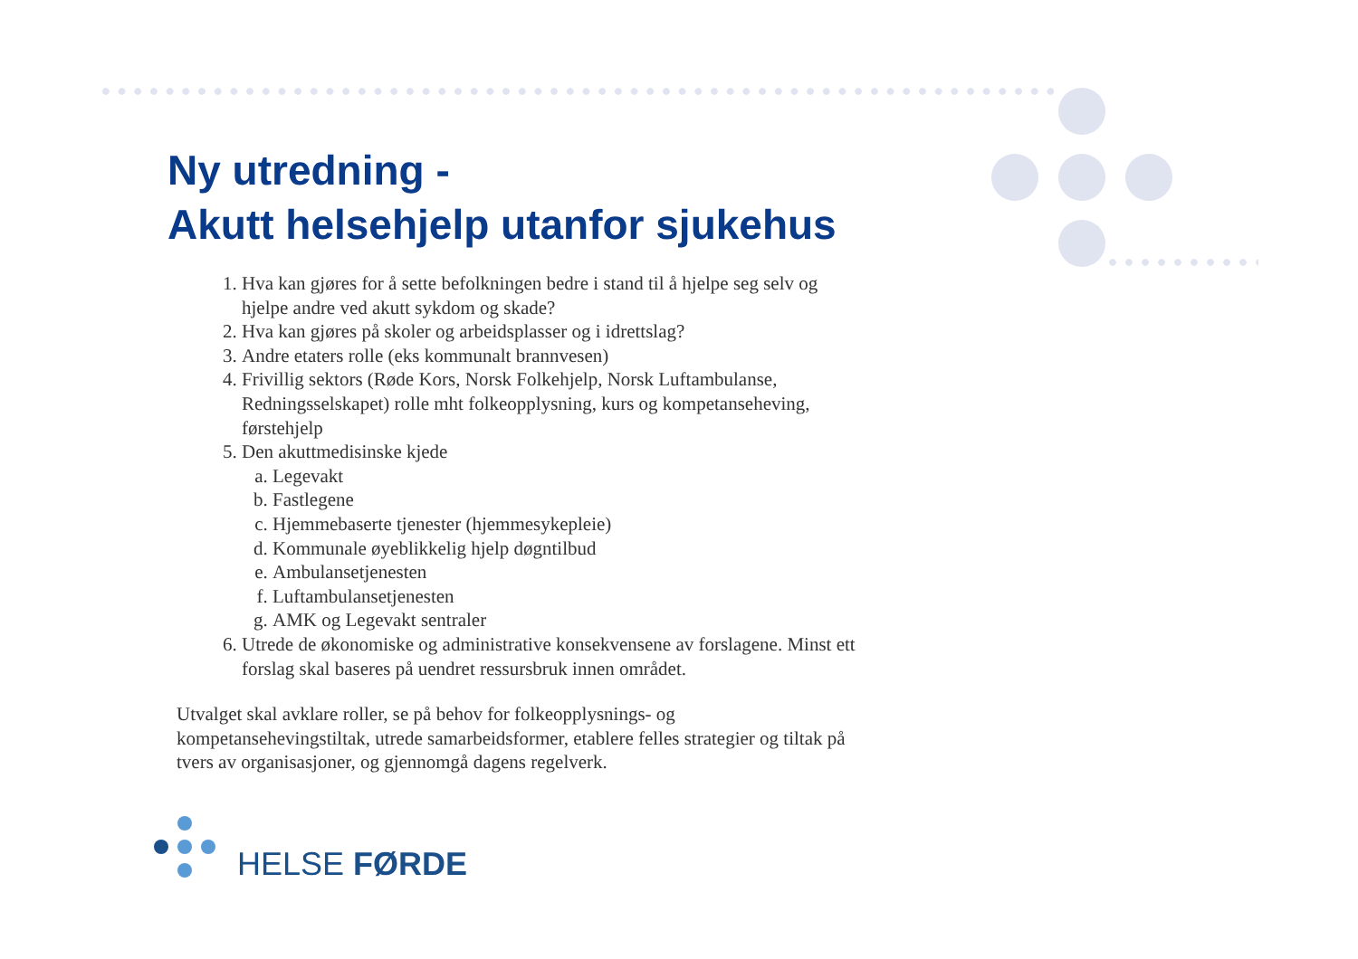Ny utredning -
Akutt helsehjelp utanfor sjukehus
1. Hva kan gjøres for å sette befolkningen bedre i stand til å hjelpe seg selv og hjelpe andre ved akutt sykdom og skade?
2. Hva kan gjøres på skoler og arbeidsplasser og i idrettslag?
3. Andre etaters rolle (eks kommunalt brannvesen)
4. Frivillig sektors (Røde Kors, Norsk Folkehjelp, Norsk Luftambulanse, Redningsselskapet) rolle mht folkeopplysning, kurs og kompetanseheving, førstehjelp
5. Den akuttmedisinske kjede
a. Legevakt
b. Fastlegene
c. Hjemmebaserte tjenester (hjemmesykepleie)
d. Kommunale øyeblikkelig hjelp døgntilbud
e. Ambulansetjenesten
f. Luftambulansetjenesten
g. AMK og Legevakt sentraler
6. Utrede de økonomiske og administrative konsekvensene av forslagene. Minst ett forslag skal baseres på uendret ressursbruk innen området.
Utvalget skal avklare roller, se på behov for folkeopplysnings- og kompetansehevingstiltak, utrede samarbeidsformer, etablere felles strategier og tiltak på tvers av organisasjoner, og gjennomgå dagens regelverk.
HELSE FØRDE